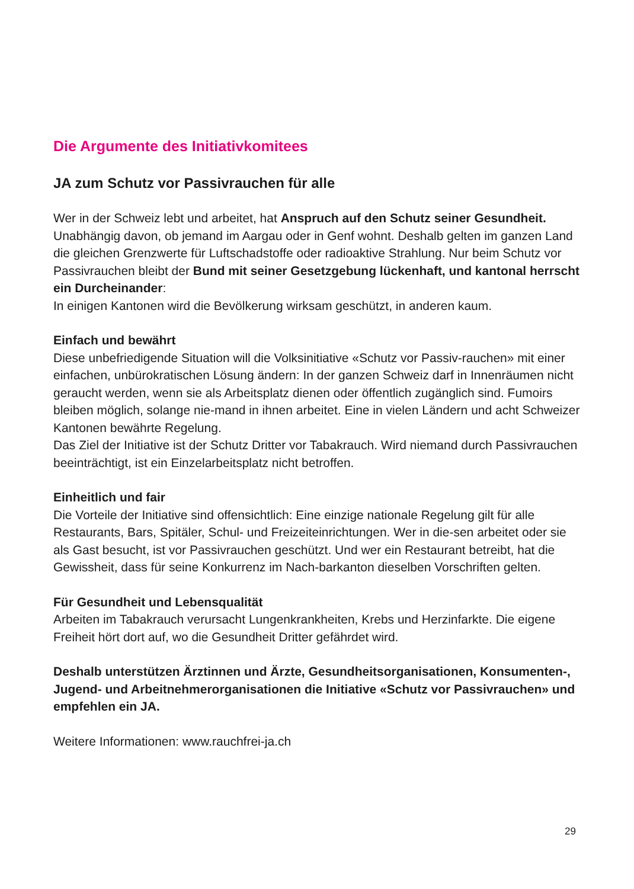Die Argumente des Initiativkomitees
JA zum Schutz vor Passivrauchen für alle
Wer in der Schweiz lebt und arbeitet, hat Anspruch auf den Schutz seiner Gesundheit. Unabhängig davon, ob jemand im Aargau oder in Genf wohnt. Deshalb gelten im ganzen Land die gleichen Grenzwerte für Luftschadstoffe oder radioaktive Strahlung. Nur beim Schutz vor Passivrauchen bleibt der Bund mit seiner Gesetzgebung lückenhaft, und kantonal herrscht ein Durcheinander:
In einigen Kantonen wird die Bevölkerung wirksam geschützt, in anderen kaum.
Einfach und bewährt
Diese unbefriedigende Situation will die Volksinitiative «Schutz vor Passiv-rauchen» mit einer einfachen, unbürokratischen Lösung ändern: In der ganzen Schweiz darf in Innenräumen nicht geraucht werden, wenn sie als Arbeitsplatz dienen oder öffentlich zugänglich sind. Fumoirs bleiben möglich, solange nie-mand in ihnen arbeitet. Eine in vielen Ländern und acht Schweizer Kantonen bewährte Regelung.
Das Ziel der Initiative ist der Schutz Dritter vor Tabakrauch. Wird niemand durch Passivrauchen beeinträchtigt, ist ein Einzelarbeitsplatz nicht betroffen.
Einheitlich und fair
Die Vorteile der Initiative sind offensichtlich: Eine einzige nationale Regelung gilt für alle Restaurants, Bars, Spitäler, Schul- und Freizeiteinrichtungen. Wer in die-sen arbeitet oder sie als Gast besucht, ist vor Passivrauchen geschützt. Und wer ein Restaurant betreibt, hat die Gewissheit, dass für seine Konkurrenz im Nach-barkanton dieselben Vorschriften gelten.
Für Gesundheit und Lebensqualität
Arbeiten im Tabakrauch verursacht Lungenkrankheiten, Krebs und Herzinfarkte. Die eigene Freiheit hört dort auf, wo die Gesundheit Dritter gefährdet wird.
Deshalb unterstützen Ärztinnen und Ärzte, Gesundheitsorganisationen, Konsumenten-, Jugend- und Arbeitnehmerorganisationen die Initiative «Schutz vor Passivrauchen» und empfehlen ein JA.
Weitere Informationen: www.rauchfrei-ja.ch
29